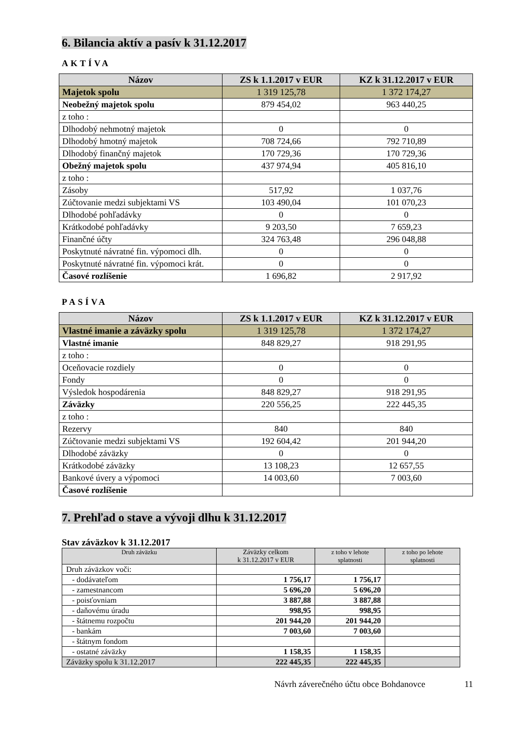6. Bilancia aktív a pasív k 31.12.2017
AKTÍVA
| Názov | ZS k 1.1.2017 v EUR | KZ k 31.12.2017 v EUR |
| --- | --- | --- |
| Majetok spolu | 1 319 125,78 | 1 372 174,27 |
| Neobežný majetok spolu | 879 454,02 | 963 440,25 |
| z toho : | | |
| Dlhodobý nehmotný majetok | 0 | 0 |
| Dlhodobý hmotný majetok | 708 724,66 | 792 710,89 |
| Dlhodobý finančný majetok | 170 729,36 | 170 729,36 |
| Obežný majetok spolu | 437 974,94 | 405 816,10 |
| z toho : | | |
| Zásoby | 517,92 | 1 037,76 |
| Zúčtovanie medzi subjektami VS | 103 490,04 | 101 070,23 |
| Dlhodobé pohľadávky | 0 | 0 |
| Krátkodobé pohľadávky | 9 203,50 | 7 659,23 |
| Finančné účty | 324 763,48 | 296 048,88 |
| Poskytnuté návratné fin. výpomoci dlh. | 0 | 0 |
| Poskytnuté návratné fin. výpomoci krát. | 0 | 0 |
| Časové rozlíšenie | 1 696,82 | 2 917,92 |
PASÍVA
| Názov | ZS k 1.1.2017 v EUR | KZ k 31.12.2017 v EUR |
| --- | --- | --- |
| Vlastné imanie a záväzky spolu | 1 319 125,78 | 1 372 174,27 |
| Vlastné imanie | 848 829,27 | 918 291,95 |
| z toho : | | |
| Oceňovacie rozdiely | 0 | 0 |
| Fondy | 0 | 0 |
| Výsledok hospodárenia | 848 829,27 | 918 291,95 |
| Záväzky | 220 556,25 | 222 445,35 |
| z toho : | | |
| Rezervy | 840 | 840 |
| Zúčtovanie medzi subjektami VS | 192 604,42 | 201 944,20 |
| Dlhodobé záväzky | 0 | 0 |
| Krátkodobé záväzky | 13 108,23 | 12 657,55 |
| Bankové úvery a výpomoci | 14 003,60 | 7 003,60 |
| Časové rozlíšenie | | |
7. Prehľad o stave a vývoji dlhu k 31.12.2017
Stav záväzkov k 31.12.2017
| Druh záväzku | Záväzky celkom k 31.12.2017 v EUR | z toho v lehote splatnosti | z toho po lehote splatnosti |
| --- | --- | --- | --- |
| Druh záväzkov voči: | | | |
| - dodávateľom | 1 756,17 | 1 756,17 | |
| - zamestnancom | 5 696,20 | 5 696,20 | |
| - poisťovniam | 3 887,88 | 3 887,88 | |
| - daňovému úradu | 998,95 | 998,95 | |
| - štátnemu rozpočtu | 201 944,20 | 201 944,20 | |
| - bankám | 7 003,60 | 7 003,60 | |
| - štátnym fondom | | | |
| - ostatné záväzky | 1 158,35 | 1 158,35 | |
| Záväzky spolu k 31.12.2017 | 222 445,35 | 222 445,35 | |
Návrh záverečného účtu obce Bohdanovce 11